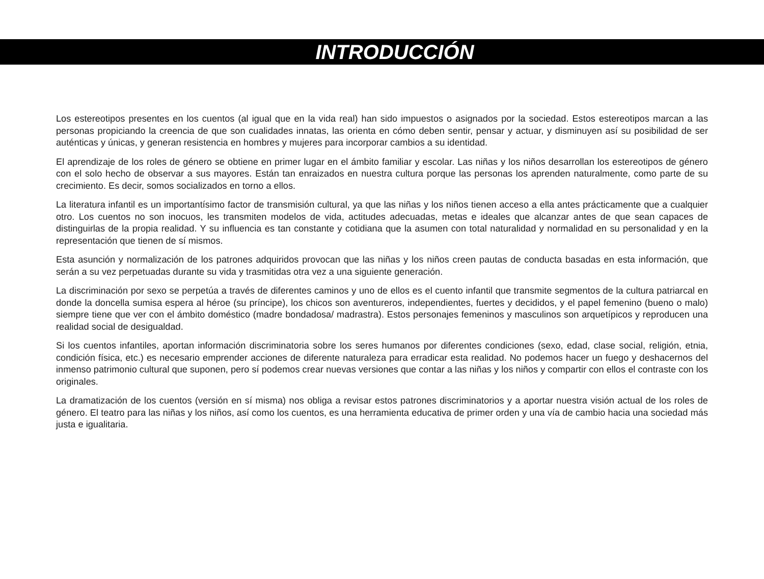INTRODUCCIÓN
Los estereotipos presentes en los cuentos (al igual que en la vida real) han sido impuestos o asignados por la sociedad. Estos estereotipos marcan a las personas propiciando la creencia de que son cualidades innatas, las orienta en cómo deben sentir, pensar y actuar, y disminuyen así su posibilidad de ser auténticas y únicas, y generan resistencia en hombres y mujeres para incorporar cambios a su identidad.
El aprendizaje de los roles de género se obtiene en primer lugar en el ámbito familiar y escolar. Las niñas y los niños desarrollan los estereotipos de género con el solo hecho de observar a sus mayores. Están tan enraizados en nuestra cultura porque las personas los aprenden naturalmente, como parte de su crecimiento. Es decir, somos socializados en torno a ellos.
La literatura infantil es un importantísimo factor de transmisión cultural, ya que las niñas y los niños tienen acceso a ella antes prácticamente que a cualquier otro. Los cuentos no son inocuos, les transmiten modelos de vida, actitudes adecuadas, metas e ideales que alcanzar antes de que sean capaces de distinguirlas de la propia realidad. Y su influencia es tan constante y cotidiana que la asumen con total naturalidad y normalidad en su personalidad y en la representación que tienen de sí mismos.
Esta asunción y normalización de los patrones adquiridos provocan que las niñas y los niños creen pautas de conducta basadas en esta información, que serán a su vez perpetuadas durante su vida y trasmitidas otra vez a una siguiente generación.
La discriminación por sexo se perpetúa a través de diferentes caminos y uno de ellos es el cuento infantil que transmite segmentos de la cultura patriarcal en donde la doncella sumisa espera al héroe (su príncipe), los chicos son aventureros, independientes, fuertes y decididos, y el papel femenino (bueno o malo) siempre tiene que ver con el ámbito doméstico (madre bondadosa/ madrastra). Estos personajes femeninos y masculinos son arquetípicos y reproducen una realidad social de desigualdad.
Si los cuentos infantiles, aportan información discriminatoria sobre los seres humanos por diferentes condiciones (sexo, edad, clase social, religión, etnia, condición física, etc.) es necesario emprender acciones de diferente naturaleza para erradicar esta realidad. No podemos hacer un fuego y deshacernos del inmenso patrimonio cultural que suponen, pero sí podemos crear nuevas versiones que contar a las niñas y los niños y compartir con ellos el contraste con los originales.
La dramatización de los cuentos (versión en sí misma) nos obliga a revisar estos patrones discriminatorios y a aportar nuestra visión actual de los roles de género. El teatro para las niñas y los niños, así como los cuentos, es una herramienta educativa de primer orden y una vía de cambio hacia una sociedad más justa e igualitaria.